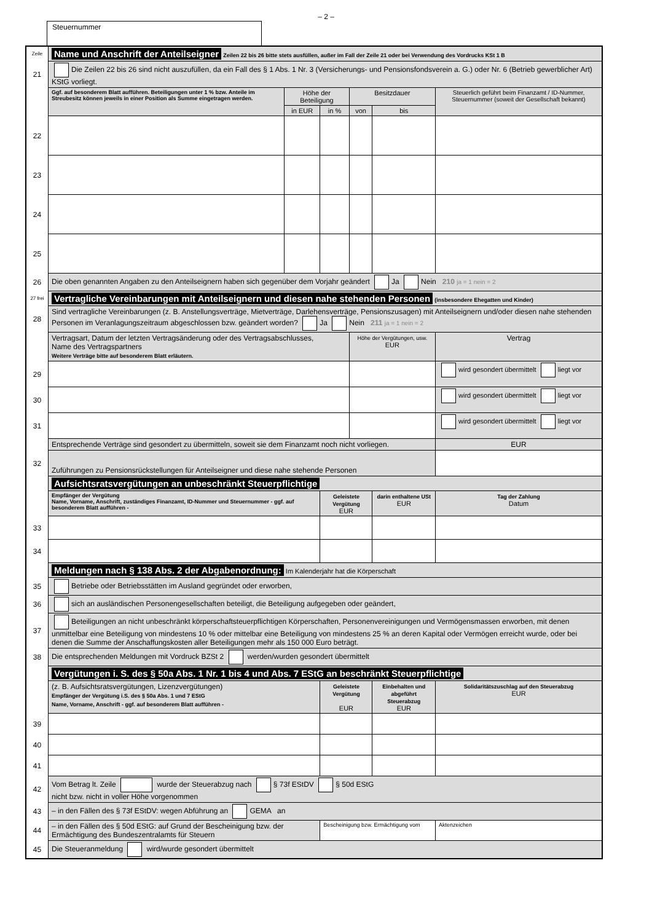– 2 –
Steuernummer
| Zeile | Name und Anschrift der Anteilseigner Zeilen 22 bis 26 bitte stets ausfüllen, außer im Fall der Zeile 21 oder bei Verwendung des Vordrucks KSt 1 B | | | | | |
| 21 | Die Zeilen 22 bis 26 sind nicht auszufüllen, da ein Fall des § 1 Abs. 1 Nr. 3 (Versicherungs- und Pensionsfondsverein a. G.) oder Nr. 6 (Betrieb gewerblicher Art) KStG vorliegt. | | | | | |
| | Ggf. auf besonderem Blatt aufführen. Beteiligungen unter 1 % bzw. Anteile im Streubesitz können jeweils in einer Position als Summe eingetragen werden. | Höhe der Beteiligung | | Besitzdauer | | Steuerlich geführt beim Finanzamt / ID-Nummer, Steuernummer (soweit der Gesellschaft bekannt) |
| | | in EUR | in % | von | bis | |
| 22 | | | | | | |
| 23 | | | | | | |
| 24 | | | | | | |
| 25 | | | | | | |
| 26 | Die oben genannten Angaben zu den Anteilseignern haben sich gegenüber dem Vorjahr geändert Ja Nein 210 ja = 1 nein = 2 | | | | | |
| 27 frei | Vertragliche Vereinbarungen mit Anteilseignern und diesen nahe stehenden Personen (insbesondere Ehegatten und Kinder) | | | | | |
| 28 | Sind vertragliche Vereinbarungen (z. B. Anstellungsverträge, Mietverträge, Darlehensverträge, Pensionszusagen) mit Anteilseignern und/oder diesen nahe stehenden Personen im Veranlagungszeitraum abgeschlossen bzw. geändert worden? Ja Nein 211 ja = 1 nein = 2 | | | | | |
| | Vertragsart, Datum der letzten Vertragsänderung oder des Vertragsabschlusses, Name des Vertragspartners Weitere Verträge bitte auf besonderem Blatt erläutern. | | | Höhe der Vergütungen, usw. EUR | | Vertrag |
| 29 | | | | | | wird gesondert übermittelt liegt vor |
| 30 | | | | | | wird gesondert übermittelt liegt vor |
| 31 | | | | | | wird gesondert übermittelt liegt vor |
| | Entsprechende Verträge sind gesondert zu übermitteln, soweit sie dem Finanzamt noch nicht vorliegen. | | | | | EUR |
| 32 | Zuführungen zu Pensionsrückstellungen für Anteilseigner und diese nahe stehende Personen | | | | | |
| | Aufsichtsratsvergütungen an unbeschränkt Steuerpflichtige | | | | | |
| | Empfänger der Vergütung Name, Vorname, Anschrift, zuständiges Finanzamt, ID-Nummer und Steuernummer - ggf. auf besonderem Blatt aufführen - | | Geleistete Vergütung EUR | | darin enthaltene USt EUR | Tag der Zahlung Datum |
| 33 | | | | | | |
| 34 | | | | | | |
| | Meldungen nach § 138 Abs. 2 der Abgabenordnung: Im Kalenderjahr hat die Körperschaft | | | | | |
| 35 | Betriebe oder Betriebsstätten im Ausland gegründet oder erworben, | | | | | |
| 36 | sich an ausländischen Personengesellschaften beteiligt, die Beteiligung aufgegeben oder geändert, | | | | | |
| 37 | Beteiligungen an nicht unbeschränkt körperschaftsteuerpflichtigen Körperschaften, Personenvereinigungen und Vermögensmassen erworben, mit denen unmittelbar eine Beteiligung von mindestens 10 % oder mittelbar eine Beteiligung von mindestens 25 % an deren Kapital oder Vermögen erreicht wurde, oder bei denen die Summe der Anschaffungskosten aller Beteiligungen mehr als 150 000 Euro beträgt. | | | | | |
| 38 | Die entsprechenden Meldungen mit Vordruck BZSt 2 werden/wurden gesondert übermittelt | | | | | |
| | Vergütungen i. S. des § 50a Abs. 1 Nr. 1 bis 4 und Abs. 7 EStG an beschränkt Steuerpflichtige | | | | | |
| | (z. B. Aufsichtsratsvergütungen, Lizenzvergütungen) Empfänger der Vergütung i.S. des § 50a Abs. 1 und 7 EStG Name, Vorname, Anschrift - ggf. auf besonderem Blatt aufführen - | | Geleistete Vergütung EUR | | Einbehalten und abgeführt Steuerabzug EUR | Solidaritätszuschlag auf den Steuerabzug EUR |
| 39 | | | | | | |
| 40 | | | | | | |
| 41 | | | | | | |
| 42 | Vom Betrag lt. Zeile wurde der Steuerabzug nach § 73f EStDV § 50d EStG nicht bzw. nicht in voller Höhe vorgenommen | | | | | |
| 43 | – in den Fällen des § 73f EStDV: wegen Abführung an GEMA an | | | | | |
| 44 | – in den Fällen des § 50d EStG: auf Grund der Bescheinigung bzw. der Ermächtigung des Bundeszentralamts für Steuern | | Bescheinigung bzw. Ermächtigung vom | | | Aktenzeichen |
| 45 | Die Steueranmeldung wird/wurde gesondert übermittelt | | | | | |